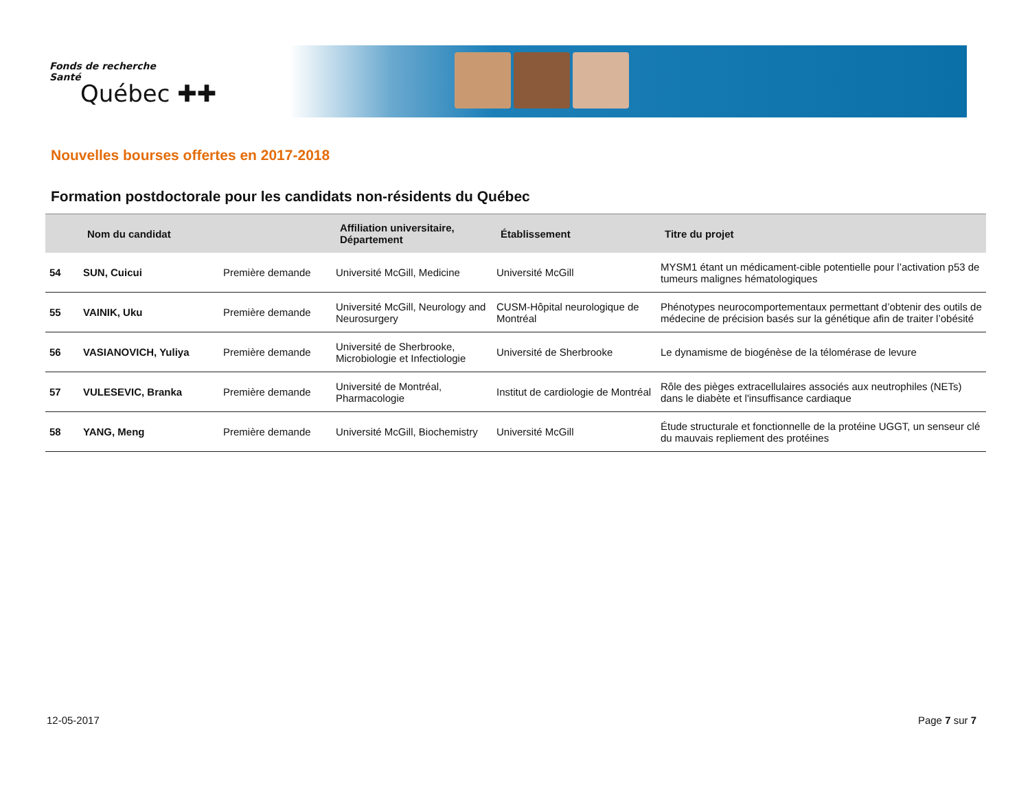Fonds de recherche
Santé
Québec ✚✚
Nouvelles bourses offertes en 2017-2018
Formation postdoctorale pour les candidats non-résidents du Québec
| | Nom du candidat | | Affiliation universitaire, Département | Établissement | Titre du projet |
| --- | --- | --- | --- | --- | --- |
| 54 | SUN, Cuicui | Première demande | Université McGill, Medicine | Université McGill | MYSM1 étant un médicament-cible potentielle pour l’activation p53 de tumeurs malignes hématologiques |
| 55 | VAINIK, Uku | Première demande | Université McGill, Neurology and Neurosurgery | CUSM-Hôpital neurologique de Montréal | Phénotypes neurocomportementaux permettant d’obtenir des outils de médecine de précision basés sur la génétique afin de traiter l’obésité |
| 56 | VASIANOVICH, Yuliya | Première demande | Université de Sherbrooke, Microbiologie et Infectiologie | Université de Sherbrooke | Le dynamisme de biogénèse de la télomérase de levure |
| 57 | VULESEVIC, Branka | Première demande | Université de Montréal, Pharmacologie | Institut de cardiologie de Montréal | Rôle des pièges extracellulaires associés aux neutrophiles (NETs) dans le diabète et l'insuffisance cardiaque |
| 58 | YANG, Meng | Première demande | Université McGill, Biochemistry | Université McGill | Étude structurale et fonctionnelle de la protéine UGGT, un senseur clé du mauvais repliement des protéines |
12-05-2017 Page 7 sur 7